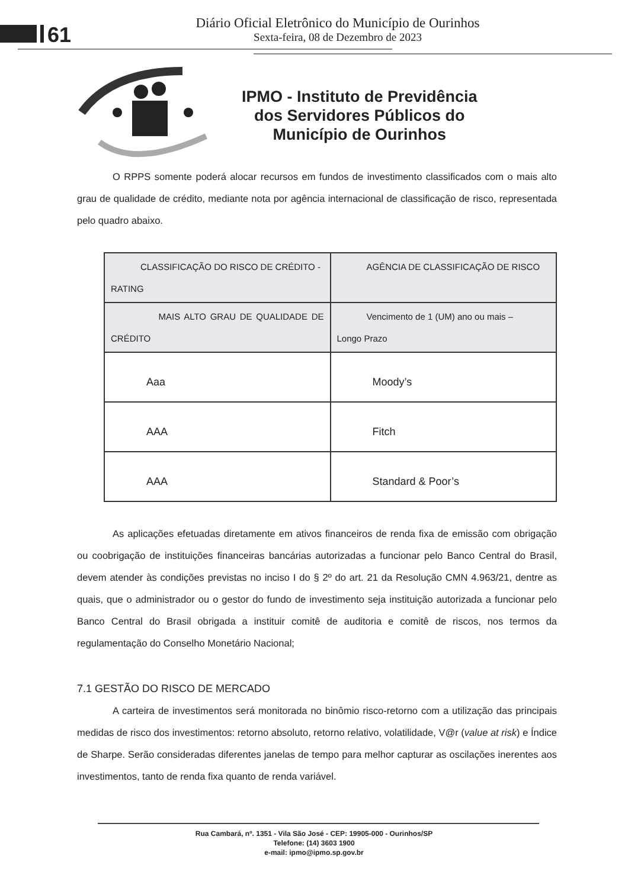61
Diário Oficial Eletrônico do Município de Ourinhos
Sexta-feira, 08 de Dezembro de 2023
IPMO - Instituto de Previdência
dos Servidores Públicos do
Município de Ourinhos
O RPPS somente poderá alocar recursos em fundos de investimento classificados com o mais alto grau de qualidade de crédito, mediante nota por agência internacional de classificação de risco, representada pelo quadro abaixo.
| CLASSIFICAÇÃO DO RISCO DE CRÉDITO - RATING | AGÊNCIA DE CLASSIFICAÇÃO DE RISCO |
| MAIS ALTO GRAU DE QUALIDADE DE CRÉDITO | Vencimento de 1 (UM) ano ou mais – Longo Prazo |
| Aaa | Moody’s |
| AAA | Fitch |
| AAA | Standard & Poor’s |
As aplicações efetuadas diretamente em ativos financeiros de renda fixa de emissão com obrigação ou coobrigação de instituições financeiras bancárias autorizadas a funcionar pelo Banco Central do Brasil, devem atender às condições previstas no inciso I do § 2º do art. 21 da Resolução CMN 4.963/21, dentre as quais, que o administrador ou o gestor do fundo de investimento seja instituição autorizada a funcionar pelo Banco Central do Brasil obrigada a instituir comitê de auditoria e comitê de riscos, nos termos da regulamentação do Conselho Monetário Nacional;
7.1 GESTÃO DO RISCO DE MERCADO
A carteira de investimentos será monitorada no binômio risco-retorno com a utilização das principais medidas de risco dos investimentos: retorno absoluto, retorno relativo, volatilidade, V@r (value at risk) e Índice de Sharpe. Serão consideradas diferentes janelas de tempo para melhor capturar as oscilações inerentes aos investimentos, tanto de renda fixa quanto de renda variável.
Rua Cambará, nº. 1351 - Vila São José - CEP: 19905-000 - Ourinhos/SP
Telefone: (14) 3603 1900
e-mail: ipmo@ipmo.sp.gov.br